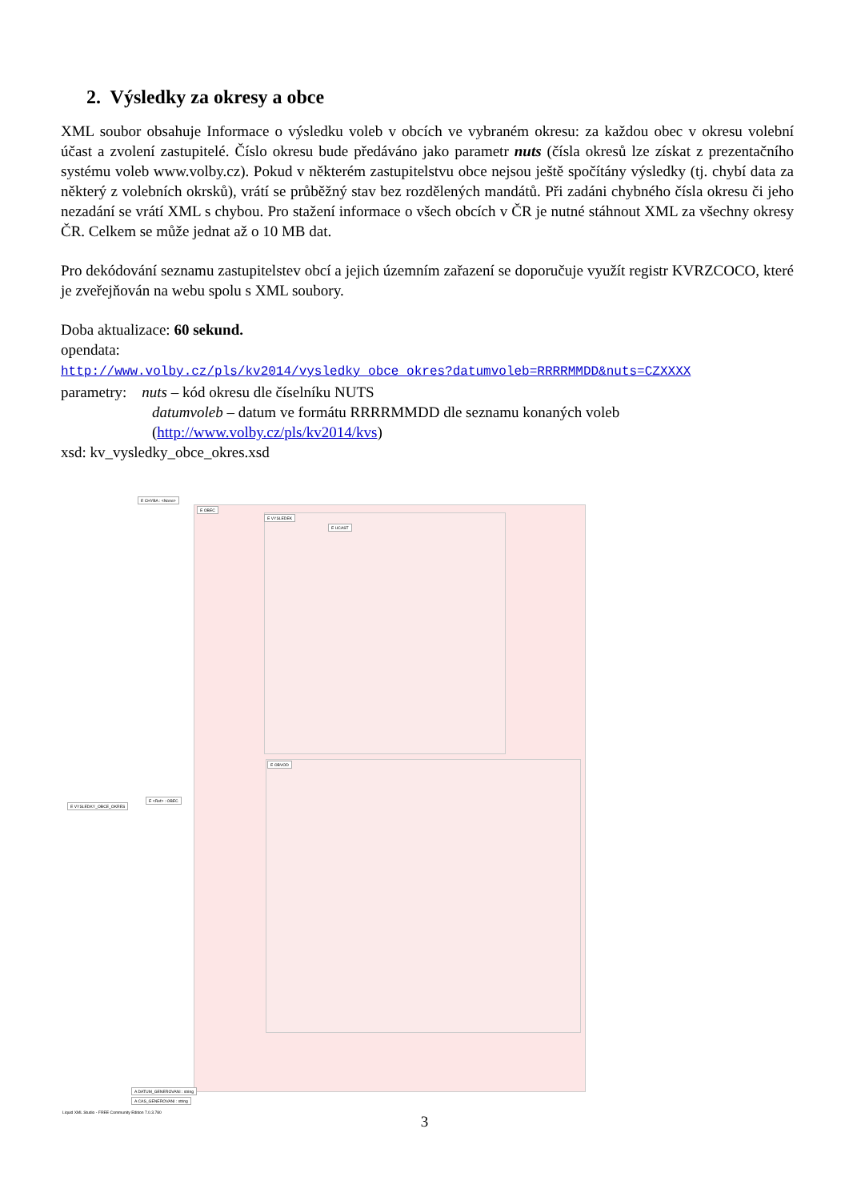2. Výsledky za okresy a obce
XML soubor obsahuje Informace o výsledku voleb v obcích ve vybraném okresu: za každou obec v okresu volební účast a zvolení zastupitelé. Číslo okresu bude předáváno jako parametr nuts (čísla okresů lze získat z prezentačního systému voleb www.volby.cz). Pokud v některém zastupitelstvu obce nejsou ještě spočítány výsledky (tj. chybí data za některý z volebních okrsků), vrátí se průběžný stav bez rozdělených mandátů. Při zadáni chybného čísla okresu či jeho nezadání se vrátí XML s chybou. Pro stažení informace o všech obcích v ČR je nutné stáhnout XML za všechny okresy ČR. Celkem se může jednat až o 10 MB dat.
Pro dekódování seznamu zastupitelstev obcí a jejich územním zařazení se doporučuje využít registr KVRZCOCO, které je zveřejňován na webu spolu s XML soubory.
Doba aktualizace: 60 sekund.
opendata:
http://www.volby.cz/pls/kv2014/vysledky_obce_okres?datumvoleb=RRRRMMDD&nuts=CZXXXX
parametry: nuts – kód okresu dle číselníku NUTS
datumvoleb – datum ve formátu RRRRMMDD dle seznamu konaných voleb
(http://www.volby.cz/pls/kv2014/kvs)
xsd: kv_vysledky_obce_okres.xsd
E CHYBA : <None>
E OBEC
E VYSLEDEK
E UCAST
E VYSLEDKY_OBCE_OKRES
E <Ref> : OBEC
E OBVOD
A DATUM_GENEROVANI : string
A CAS_GENEROVANI : string
Liquid XML Studio - FREE Community Edition 7.0.3.780
3